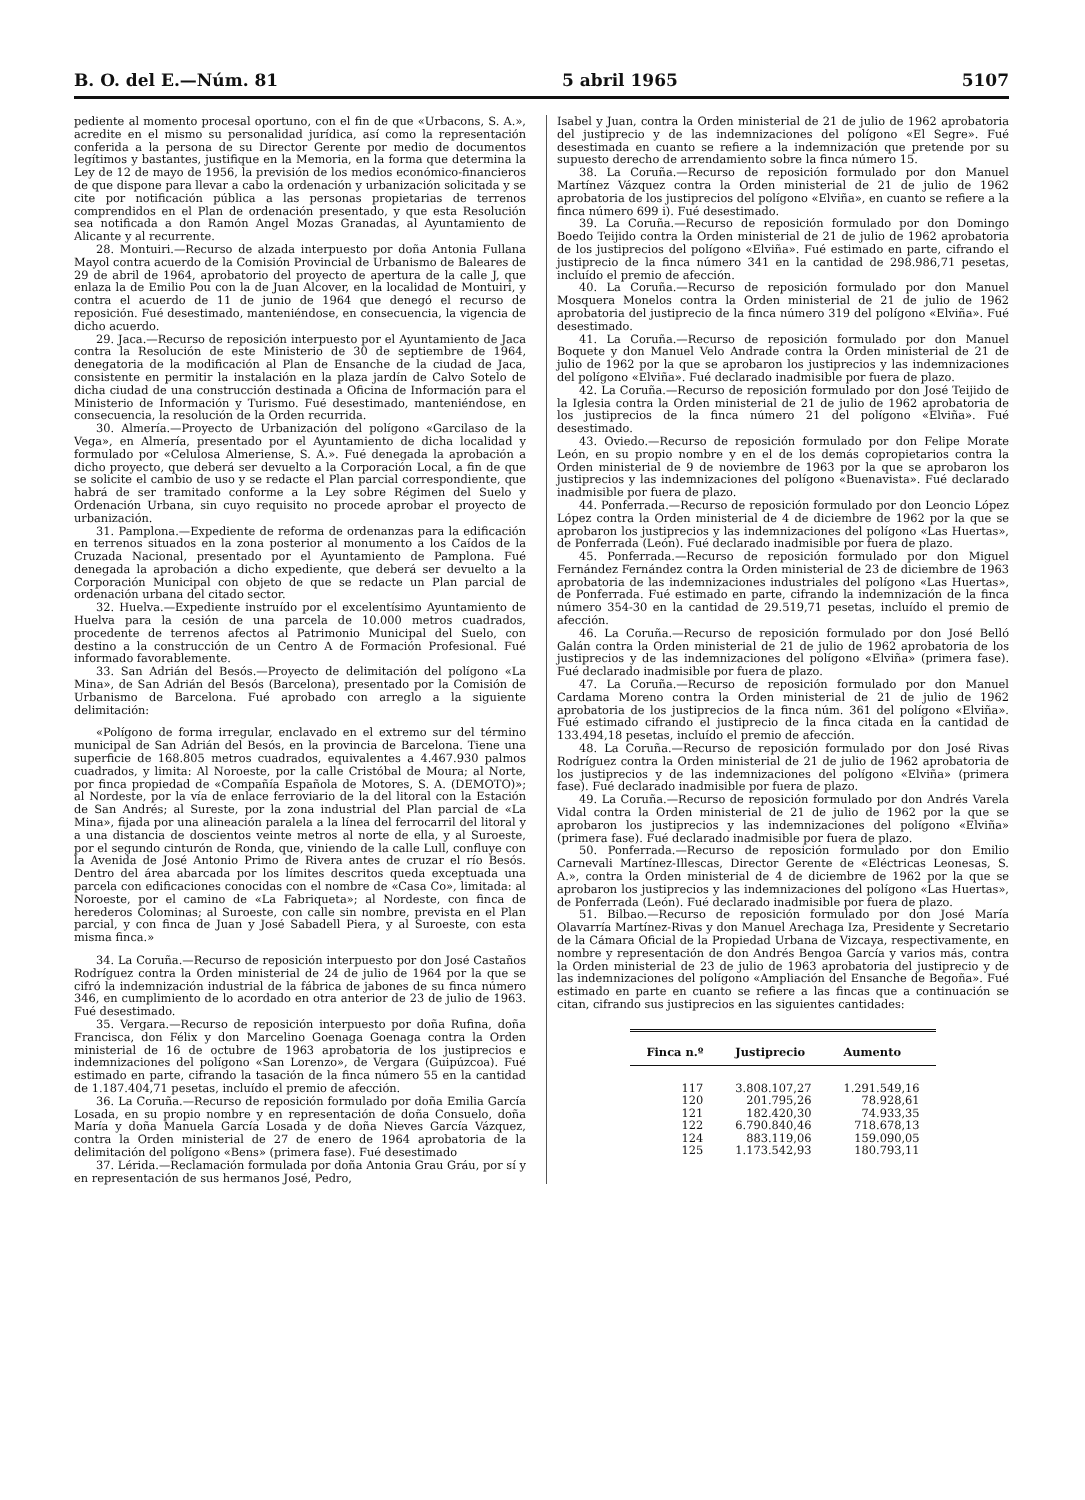B. O. del E.—Núm. 81 5 abril 1965 5107
pediente al momento procesal oportuno, con el fin de que «Urbacons, S. A.», acredite en el mismo su personalidad jurídica, así como la representación conferida a la persona de su Director Gerente por medio de documentos legítimos y bastantes, justifique en la Memoria, en la forma que determina la Ley de 12 de mayo de 1956, la previsión de los medios económico-financieros de que dispone para llevar a cabo la ordenación y urbanización solicitada y se cite por notificación pública a las personas propietarias de terrenos comprendidos en el Plan de ordenación presentado, y que esta Resolución sea notificada a don Ramón Angel Mozas Granadas, al Ayuntamiento de Alicante y al recurrente.
28. Montuiri.—Recurso de alzada interpuesto por doña Antonia Fullana Mayol contra acuerdo de la Comisión Provincial de Urbanismo de Baleares de 29 de abril de 1964, aprobatorio del proyecto de apertura de la calle J, que enlaza la de Emilio Pou con la de Juan Alcover, en la localidad de Montuiri, y contra el acuerdo de 11 de junio de 1964 que denegó el recurso de reposición. Fué desestimado, manteniéndose, en consecuencia, la vigencia de dicho acuerdo.
29. Jaca.—Recurso de reposición interpuesto por el Ayuntamiento de Jaca contra la Resolución de este Ministerio de 30 de septiembre de 1964, denegatoria de la modificación al Plan de Ensanche de la ciudad de Jaca, consistente en permitir la instalación en la plaza jardín de Calvo Sotelo de dicha ciudad de una construcción destinada a Oficina de Información para el Ministerio de Información y Turismo. Fué desestimado, manteniéndose, en consecuencia, la resolución de la Orden recurrida.
30. Almería.—Proyecto de Urbanización del polígono «Garcilaso de la Vega», en Almería, presentado por el Ayuntamiento de dicha localidad y formulado por «Celulosa Almeriense, S. A.». Fué denegada la aprobación a dicho proyecto, que deberá ser devuelto a la Corporación Local, a fin de que se solicite el cambio de uso y se redacte el Plan parcial correspondiente, que habrá de ser tramitado conforme a la Ley sobre Régimen del Suelo y Ordenación Urbana, sin cuyo requisito no procede aprobar el proyecto de urbanización.
31. Pamplona.—Expediente de reforma de ordenanzas para la edificación en terrenos situados en la zona posterior al monumento a los Caídos de la Cruzada Nacional, presentado por el Ayuntamiento de Pamplona. Fué denegada la aprobación a dicho expediente, que deberá ser devuelto a la Corporación Municipal con objeto de que se redacte un Plan parcial de ordenación urbana del citado sector.
32. Huelva.—Expediente instruído por el excelentísimo Ayuntamiento de Huelva para la cesión de una parcela de 10.000 metros cuadrados, procedente de terrenos afectos al Patrimonio Municipal del Suelo, con destino a la construcción de un Centro A de Formación Profesional. Fué informado favorablemente.
33. San Adrián del Besós.—Proyecto de delimitación del polígono «La Mina», de San Adrián del Besós (Barcelona), presentado por la Comisión de Urbanismo de Barcelona. Fué aprobado con arreglo a la siguiente delimitación:
«Polígono de forma irregular, enclavado en el extremo sur del término municipal de San Adrián del Besós, en la provincia de Barcelona. Tiene una superficie de 168.805 metros cuadrados, equivalentes a 4.467.930 palmos cuadrados, y limita: Al Noroeste, por la calle Cristóbal de Moura; al Norte, por finca propiedad de «Compañía Española de Motores, S. A. (DEMOTO)»; al Nordeste, por la vía de enlace ferroviario de la del litoral con la Estación de San Andrés; al Sureste, por la zona industrial del Plan parcial de «La Mina», fijada por una alineación paralela a la línea del ferrocarril del litoral y a una distancia de doscientos veinte metros al norte de ella, y al Suroeste, por el segundo cinturón de Ronda, que, viniendo de la calle Lull, confluye con la Avenida de José Antonio Primo de Rivera antes de cruzar el río Besós. Dentro del área abarcada por los límites descritos queda exceptuada una parcela con edificaciones conocidas con el nombre de «Casa Co», limitada: al Noroeste, por el camino de «La Fabriqueta»; al Nordeste, con finca de herederos Colominas; al Suroeste, con calle sin nombre, prevista en el Plan parcial, y con finca de Juan y José Sabadell Piera, y al Suroeste, con esta misma finca.»
34. La Coruña.—Recurso de reposición interpuesto por don José Castaños Rodríguez contra la Orden ministerial de 24 de julio de 1964 por la que se cifró la indemnización industrial de la fábrica de jabones de su finca número 346, en cumplimiento de lo acordado en otra anterior de 23 de julio de 1963. Fué desestimado.
35. Vergara.—Recurso de reposición interpuesto por doña Rufina, doña Francisca, don Félix y don Marcelino Goenaga Goenaga contra la Orden ministerial de 16 de octubre de 1963 aprobatoria de los justiprecios e indemnizaciones del polígono «San Lorenzo», de Vergara (Guipúzcoa). Fué estimado en parte, cifrando la tasación de la finca número 55 en la cantidad de 1.187.404,71 pesetas, incluído el premio de afección.
36. La Coruña.—Recurso de reposición formulado por doña Emilia García Losada, en su propio nombre y en representación de doña Consuelo, doña María y doña Manuela García Losada y de doña Nieves García Vázquez, contra la Orden ministerial de 27 de enero de 1964 aprobatoria de la delimitación del polígono «Bens» (primera fase). Fué desestimado
37. Lérida.—Reclamación formulada por doña Antonia Grau Gráu, por sí y en representación de sus hermanos José, Pedro,
Isabel y Juan, contra la Orden ministerial de 21 de julio de 1962 aprobatoria del justiprecio y de las indemnizaciones del polígono «El Segre». Fué desestimada en cuanto se refiere a la indemnización que pretende por su supuesto derecho de arrendamiento sobre la finca número 15.
38. La Coruña.—Recurso de reposición formulado por don Manuel Martínez Vázquez contra la Orden ministerial de 21 de julio de 1962 aprobatoria de los justiprecios del polígono «Elviña», en cuanto se refiere a la finca número 699 i). Fué desestimado.
39. La Coruña.—Recurso de reposición formulado por don Domingo Boedo Teijido contra la Orden ministerial de 21 de julio de 1962 aprobatoria de los justiprecios del polígono «Elviña». Fué estimado en parte, cifrando el justiprecio de la finca número 341 en la cantidad de 298.986,71 pesetas, incluído el premio de afección.
40. La Coruña.—Recurso de reposición formulado por don Manuel Mosquera Monelos contra la Orden ministerial de 21 de julio de 1962 aprobatoria del justiprecio de la finca número 319 del polígono «Elviña». Fué desestimado.
41. La Coruña.—Recurso de reposición formulado por don Manuel Boquete y don Manuel Velo Andrade contra la Orden ministerial de 21 de julio de 1962 por la que se aprobaron los justiprecios y las indemnizaciones del polígono «Elviña». Fué declarado inadmisible por fuera de plazo.
42. La Coruña.—Recurso de reposición formulado por don José Teijido de la Iglesia contra la Orden ministerial de 21 de julio de 1962 aprobatoria de los justiprecios de la finca número 21 del polígono «Elviña». Fué desestimado.
43. Oviedo.—Recurso de reposición formulado por don Felipe Morate León, en su propio nombre y en el de los demás copropietarios contra la Orden ministerial de 9 de noviembre de 1963 por la que se aprobaron los justiprecios y las indemnizaciones del polígono «Buenavista». Fué declarado inadmisible por fuera de plazo.
44. Ponferrada.—Recurso de reposición formulado por don Leoncio López López contra la Orden ministerial de 4 de diciembre de 1962 por la que se aprobaron los justiprecios y las indemnizaciones del polígono «Las Huertas», de Ponferrada (León). Fué declarado inadmisible por fuera de plazo.
45. Ponferrada.—Recurso de reposición formulado por don Miguel Fernández Fernández contra la Orden ministerial de 23 de diciembre de 1963 aprobatoria de las indemnizaciones industriales del polígono «Las Huertas», de Ponferrada. Fué estimado en parte, cifrando la indemnización de la finca número 354-30 en la cantidad de 29.519,71 pesetas, incluído el premio de afección.
46. La Coruña.—Recurso de reposición formulado por don José Belló Galán contra la Orden ministerial de 21 de julio de 1962 aprobatoria de los justiprecios y de las indemnizaciones del polígono «Elviña» (primera fase). Fué declarado inadmisible por fuera de plazo.
47. La Coruña.—Recurso de reposición formulado por don Manuel Cardama Moreno contra la Orden ministerial de 21 de julio de 1962 aprobatoria de los justiprecios de la finca núm. 361 del polígono «Elviña». Fué estimado cifrando el justiprecio de la finca citada en la cantidad de 133.494,18 pesetas, incluído el premio de afección.
48. La Coruña.—Recurso de reposición formulado por don José Rivas Rodríguez contra la Orden ministerial de 21 de julio de 1962 aprobatoria de los justiprecios y de las indemnizaciones del polígono «Elviña» (primera fase). Fué declarado inadmisible por fuera de plazo.
49. La Coruña.—Recurso de reposición formulado por don Andrés Varela Vidal contra la Orden ministerial de 21 de julio de 1962 por la que se aprobaron los justiprecios y las indemnizaciones del polígono «Elviña» (primera fase). Fué declarado inadmisible por fuera de plazo.
50. Ponferrada.—Recurso de reposición formulado por don Emilio Carnevali Martínez-Illescas, Director Gerente de «Eléctricas Leonesas, S. A.», contra la Orden ministerial de 4 de diciembre de 1962 por la que se aprobaron los justiprecios y las indemnizaciones del polígono «Las Huertas», de Ponferrada (León). Fué declarado inadmisible por fuera de plazo.
51. Bilbao.—Recurso de reposición formulado por don José María Olavarría Martínez-Rivas y don Manuel Arechaga Iza, Presidente y Secretario de la Cámara Oficial de la Propiedad Urbana de Vizcaya, respectivamente, en nombre y representación de don Andrés Bengoa García y varios más, contra la Orden ministerial de 23 de julio de 1963 aprobatoria del justiprecio y de las indemnizaciones del polígono «Ampliación del Ensanche de Begoña». Fué estimado en parte en cuanto se refiere a las fincas que a continuación se citan, cifrando sus justiprecios en las siguientes cantidades:
| Finca n.º | Justiprecio | Aumento |
| --- | --- | --- |
| 117 | 3.808.107,27 | 1.291.549,16 |
| 120 | 201.795,26 | 78.928,61 |
| 121 | 182.420,30 | 74.933,35 |
| 122 | 6.790.840,46 | 718.678,13 |
| 124 | 883.119,06 | 159.090,05 |
| 125 | 1.173.542,93 | 180.793,11 |